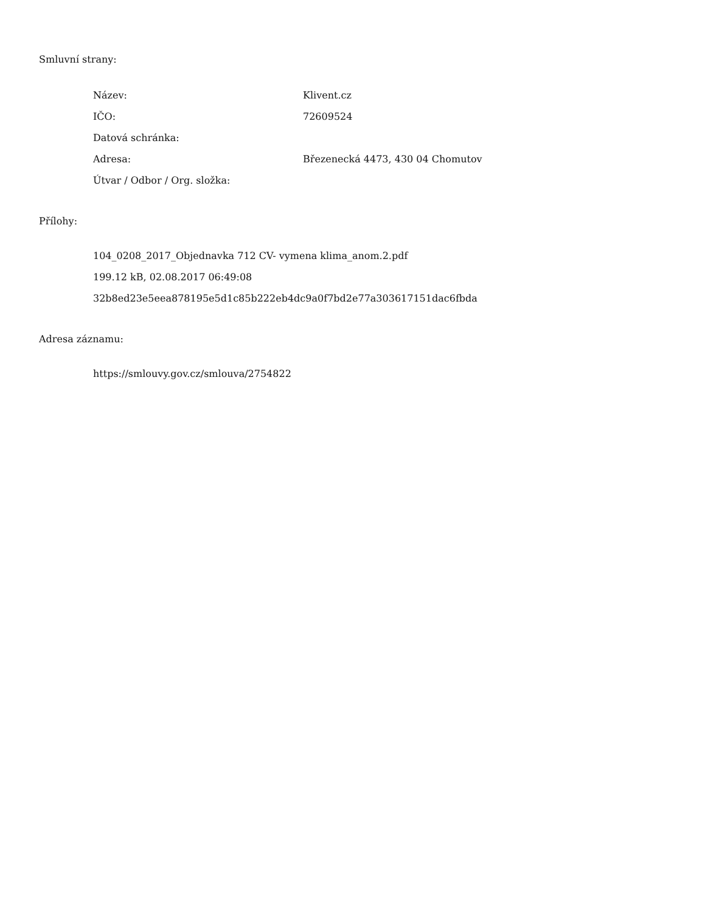Smluvní strany:
| Název: | Klivent.cz |
| IČO: | 72609524 |
| Datová schránka: | |
| Adresa: | Březenecká 4473, 430 04 Chomutov |
| Útvar / Odbor / Org. složka: | |
Přílohy:
104_0208_2017_Objednavka 712 CV- vymena klima_anom.2.pdf
199.12 kB, 02.08.2017 06:49:08
32b8ed23e5eea878195e5d1c85b222eb4dc9a0f7bd2e77a303617151dac6fbda
Adresa záznamu:
https://smlouvy.gov.cz/smlouva/2754822